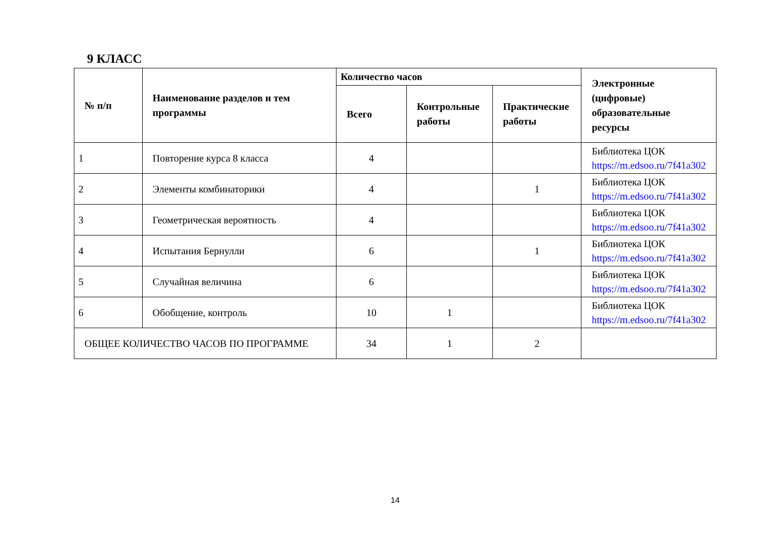9 КЛАСС
| № п/п | Наименование разделов и тем программы | Количество часов | | | Электронные (цифровые) образовательные ресурсы |
| --- | --- | --- | --- | --- | --- |
| | | Всего | Контрольные работы | Практические работы | |
| 1 | Повторение курса 8 класса | 4 | | | Библиотека ЦОК https://m.edsoo.ru/7f41a302 |
| 2 | Элементы комбинаторики | 4 | | 1 | Библиотека ЦОК https://m.edsoo.ru/7f41a302 |
| 3 | Геометрическая вероятность | 4 | | | Библиотека ЦОК https://m.edsoo.ru/7f41a302 |
| 4 | Испытания Бернулли | 6 | | 1 | Библиотека ЦОК https://m.edsoo.ru/7f41a302 |
| 5 | Случайная величина | 6 | | | Библиотека ЦОК https://m.edsoo.ru/7f41a302 |
| 6 | Обобщение, контроль | 10 | 1 | | Библиотека ЦОК https://m.edsoo.ru/7f41a302 |
| ОБЩЕЕ КОЛИЧЕСТВО ЧАСОВ ПО ПРОГРАММЕ | | 34 | 1 | 2 | |
14